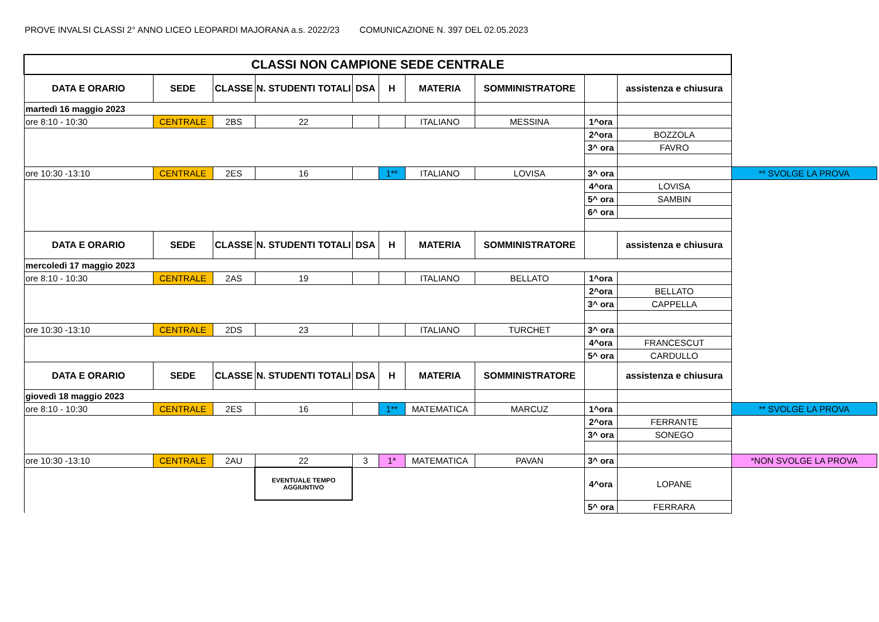PROVE INVALSI CLASSI 2° ANNO LICEO LEOPARDI MAJORANA a.s. 2022/23 COMUNICAZIONE N. 397 DEL 02.05.2023
| CLASSI NON CAMPIONE SEDE CENTRALE | | | | | | | | | | |
| DATA E ORARIO | SEDE | CLASSE | N. STUDENTI TOTALI | DSA | H | MATERIA | SOMMINISTRATORE | | assistenza e chiusura | |
| martedì 16 maggio 2023 | | | | | | | | | | |
| ore 8:10 - 10:30 | CENTRALE | 2BS | 22 | | | ITALIANO | MESSINA | 1^ora | | |
| | | | | | | | | 2^ora | BOZZOLA | |
| | | | | | | | | 3^ ora | FAVRO | |
| ore 10:30 -13:10 | CENTRALE | 2ES | 16 | | 1** | ITALIANO | LOVISA | 3^ ora | | ** SVOLGE LA PROVA |
| | | | | | | | | 4^ora | LOVISA | |
| | | | | | | | | 5^ ora | SAMBIN | |
| | | | | | | | | 6^ ora | | |
| DATA E ORARIO | SEDE | CLASSE | N. STUDENTI TOTALI | DSA | H | MATERIA | SOMMINISTRATORE | | assistenza e chiusura | |
| mercoledì 17 maggio 2023 | | | | | | | | | | |
| ore 8:10 - 10:30 | CENTRALE | 2AS | 19 | | | ITALIANO | BELLATO | 1^ora | | |
| | | | | | | | | 2^ora | BELLATO | |
| | | | | | | | | 3^ ora | CAPPELLA | |
| ore 10:30 -13:10 | CENTRALE | 2DS | 23 | | | ITALIANO | TURCHET | 3^ ora | | |
| | | | | | | | | 4^ora | FRANCESCUT | |
| | | | | | | | | 5^ ora | CARDULLO | |
| DATA E ORARIO | SEDE | CLASSE | N. STUDENTI TOTALI | DSA | H | MATERIA | SOMMINISTRATORE | | assistenza e chiusura | |
| giovedì 18 maggio 2023 | | | | | | | | | | |
| ore 8:10 - 10:30 | CENTRALE | 2ES | 16 | | 1** | MATEMATICA | MARCUZ | 1^ora | | ** SVOLGE LA PROVA |
| | | | | | | | | 2^ora | FERRANTE | |
| | | | | | | | | 3^ ora | SONEGO | |
| ore 10:30 -13:10 | CENTRALE | 2AU | 22 | 3 | 1* | MATEMATICA | PAVAN | 3^ ora | | *NON SVOLGE LA PROVA |
| | | | EVENTUALE TEMPO AGGIUNTIVO | | | | | 4^ora | LOPANE | |
| | | | | | | | | 5^ ora | FERRARA | |